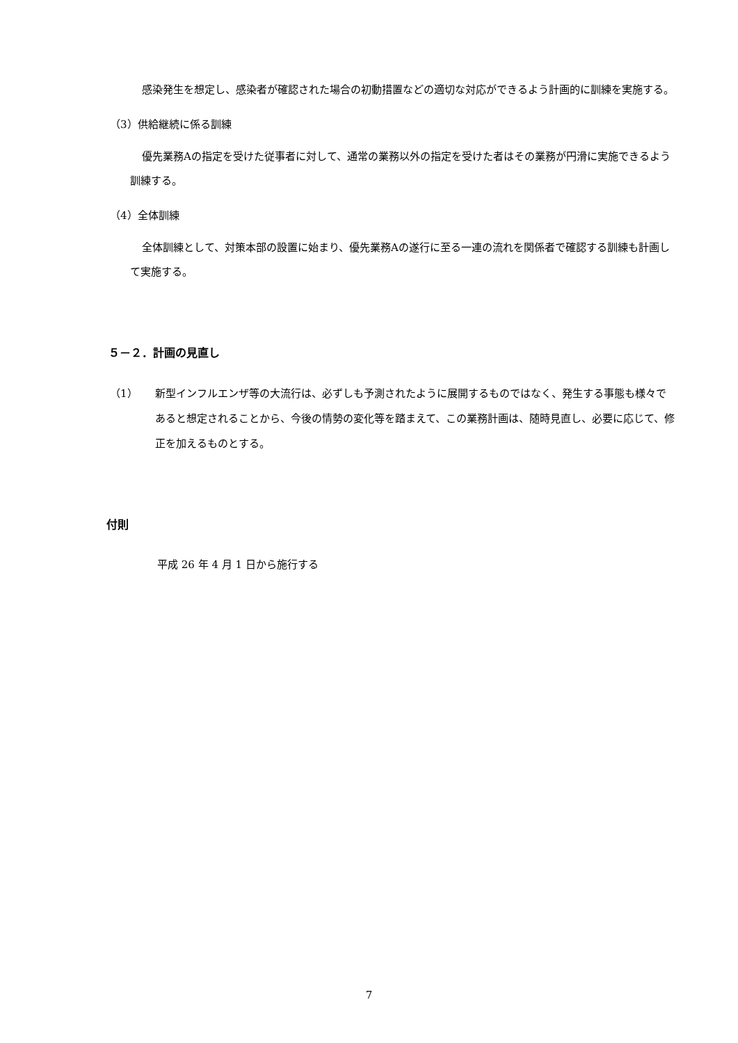感染発生を想定し、感染者が確認された場合の初動措置などの適切な対応ができるよう計画的に訓練を実施する。
（3）供給継続に係る訓練
優先業務Aの指定を受けた従事者に対して、通常の業務以外の指定を受けた者はその業務が円滑に実施できるよう訓練する。
（4）全体訓練
全体訓練として、対策本部の設置に始まり、優先業務Aの遂行に至る一連の流れを関係者で確認する訓練も計画して実施する。
５－２．計画の見直し
（1） 新型インフルエンザ等の大流行は、必ずしも予測されたように展開するものではなく、発生する事態も様々であると想定されることから、今後の情勢の変化等を踏まえて、この業務計画は、随時見直し、必要に応じて、修正を加えるものとする。
付則
平成 26 年 4 月 1 日から施行する
7